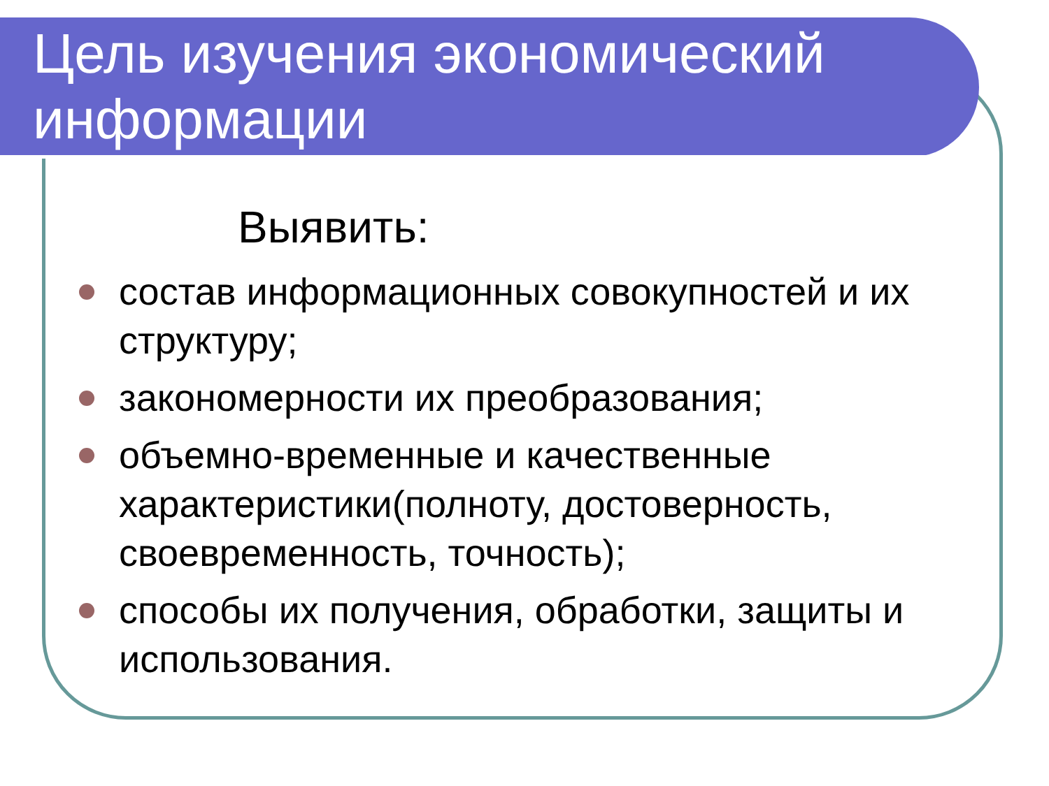Цель изучения экономический информации
Выявить:
состав информационных совокупностей и их структуру;
закономерности их преобразования;
объемно-временные и качественные характеристики(полноту, достоверность, своевременность, точность);
способы их получения, обработки, защиты и использования.